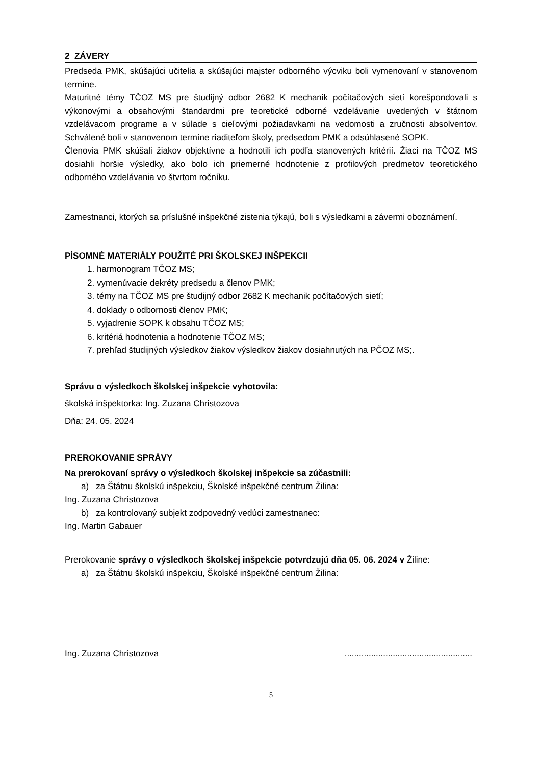2 ZÁVERY
Predseda PMK, skúšajúci učitelia a skúšajúci majster odborného výcviku boli vymenovaní v stanovenom termíne.
Maturitné témy TČOZ MS pre študijný odbor 2682 K mechanik počítačových sietí korešpondovali s výkonovými a obsahovými štandardmi pre teoretické odborné vzdelávanie uvedených v štátnom vzdelávacom programe a v súlade s cieľovými požiadavkami na vedomosti a zručnosti absolventov. Schválené boli v stanovenom termíne riaditeľom školy, predsedom PMK a odsúhlasené SOPK.
Členovia PMK skúšali žiakov objektívne a hodnotili ich podľa stanovených kritérií. Žiaci na TČOZ MS dosiahli horšie výsledky, ako bolo ich priemerné hodnotenie z profilových predmetov teoretického odborného vzdelávania vo štvrtom ročníku.
Zamestnanci, ktorých sa príslušné inšpekčné zistenia týkajú, boli s výsledkami a závermi oboznámení.
PÍSOMNÉ MATERIÁLY POUŽITÉ PRI ŠKOLSKEJ INŠPEKCII
1. harmonogram TČOZ MS;
2. vymenúvacie dekréty predsedu a členov PMK;
3. témy na TČOZ MS pre študijný odbor 2682 K mechanik počítačových sietí;
4. doklady o odbornosti členov PMK;
5. vyjadrenie SOPK k obsahu TČOZ MS;
6. kritériá hodnotenia a hodnotenie TČOZ MS;
7. prehľad študijných výsledkov žiakov výsledkov žiakov dosiahnutých na PČOZ MS;.
Správu o výsledkoch školskej inšpekcie vyhotovila:
školská inšpektorka: Ing. Zuzana Christozova
Dňa: 24. 05. 2024
PREROKOVANIE SPRÁVY
Na prerokovaní správy o výsledkoch školskej inšpekcie sa zúčastnili:
a) za Štátnu školskú inšpekciu, Školské inšpekčné centrum Žilina:
Ing. Zuzana Christozova
b) za kontrolovaný subjekt zodpovedný vedúci zamestnanec:
Ing. Martin Gabauer
Prerokovanie správy o výsledkoch školskej inšpekcie potvrdzujú dňa 05. 06. 2024 v Žiline:
a) za Štátnu školskú inšpekciu, Školské inšpekčné centrum Žilina:
Ing. Zuzana Christozova .....................................................
5